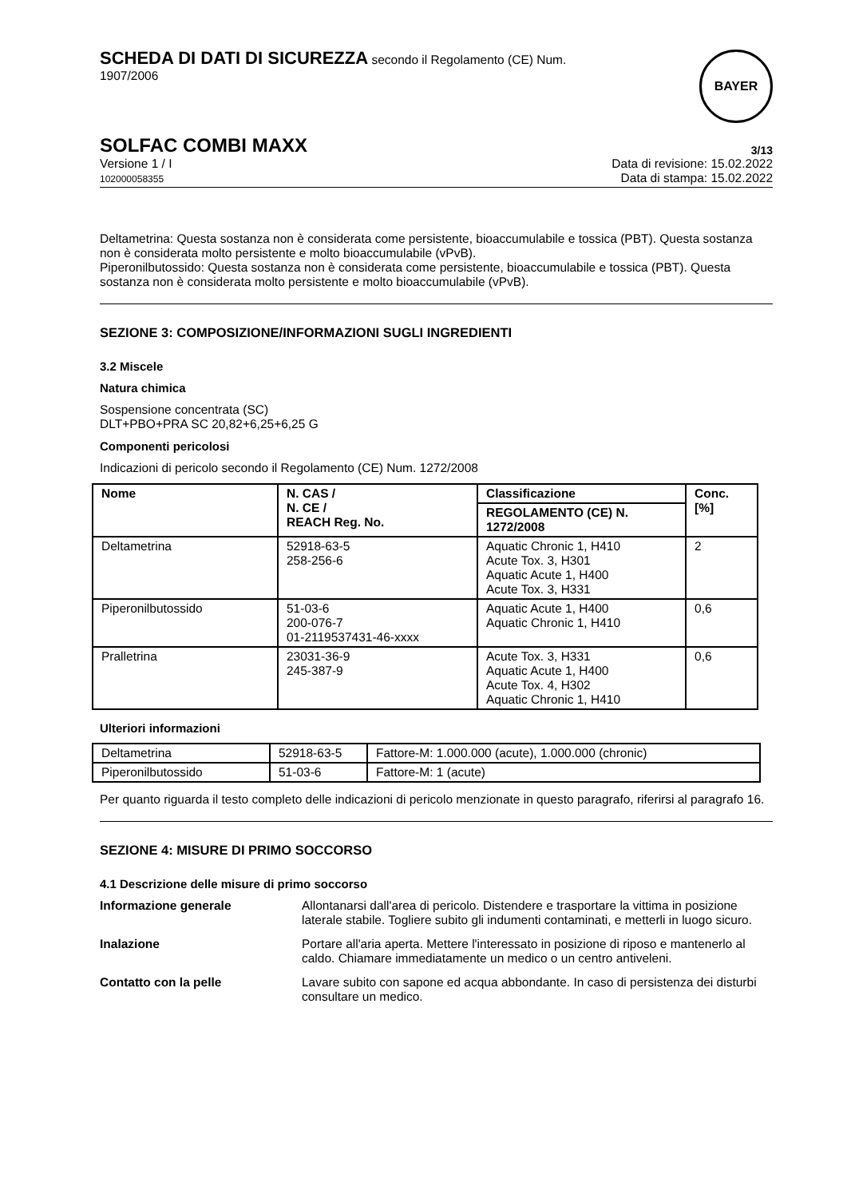SCHEDA DI DATI DI SICUREZZA secondo il Regolamento (CE) Num.
1907/2006
BAYER
SOLFAC COMBI MAXX 3/13
Versione 1 / I
102000058355
Data di revisione: 15.02.2022
Data di stampa: 15.02.2022
Deltametrina: Questa sostanza non è considerata come persistente, bioaccumulabile e tossica (PBT). Questa sostanza non è considerata molto persistente e molto bioaccumulabile (vPvB).
Piperonilbutossido: Questa sostanza non è considerata come persistente, bioaccumulabile e tossica (PBT). Questa sostanza non è considerata molto persistente e molto bioaccumulabile (vPvB).
SEZIONE 3: COMPOSIZIONE/INFORMAZIONI SUGLI INGREDIENTI
3.2 Miscele
Natura chimica
Sospensione concentrata (SC)
DLT+PBO+PRA SC 20,82+6,25+6,25 G
Componenti pericolosi
Indicazioni di pericolo secondo il Regolamento (CE) Num. 1272/2008
| Nome | N. CAS / N. CE / REACH Reg. No. | Classificazione | Conc. [%] |
| --- | --- | --- | --- |
| | | REGOLAMENTO (CE) N. 1272/2008 | |
| Deltametrina | 52918-63-5 258-256-6 | Aquatic Chronic 1, H410 Acute Tox. 3, H301 Aquatic Acute 1, H400 Acute Tox. 3, H331 | 2 |
| Piperonilbutossido | 51-03-6 200-076-7 01-2119537431-46-xxxx | Aquatic Acute 1, H400 Aquatic Chronic 1, H410 | 0,6 |
| Pralletrina | 23031-36-9 245-387-9 | Acute Tox. 3, H331 Aquatic Acute 1, H400 Acute Tox. 4, H302 Aquatic Chronic 1, H410 | 0,6 |
Ulteriori informazioni
| Deltametrina | 52918-63-5 | Fattore-M: 1.000.000 (acute), 1.000.000 (chronic) |
| Piperonilbutossido | 51-03-6 | Fattore-M: 1 (acute) |
Per quanto riguarda il testo completo delle indicazioni di pericolo menzionate in questo paragrafo, riferirsi al paragrafo 16.
SEZIONE 4: MISURE DI PRIMO SOCCORSO
4.1 Descrizione delle misure di primo soccorso
Informazione generale Allontanarsi dall'area di pericolo. Distendere e trasportare la vittima in posizione laterale stabile. Togliere subito gli indumenti contaminati, e metterli in luogo sicuro.
Inalazione Portare all'aria aperta. Mettere l'interessato in posizione di riposo e mantenerlo al caldo. Chiamare immediatamente un medico o un centro antiveleni.
Contatto con la pelle Lavare subito con sapone ed acqua abbondante. In caso di persistenza dei disturbi consultare un medico.